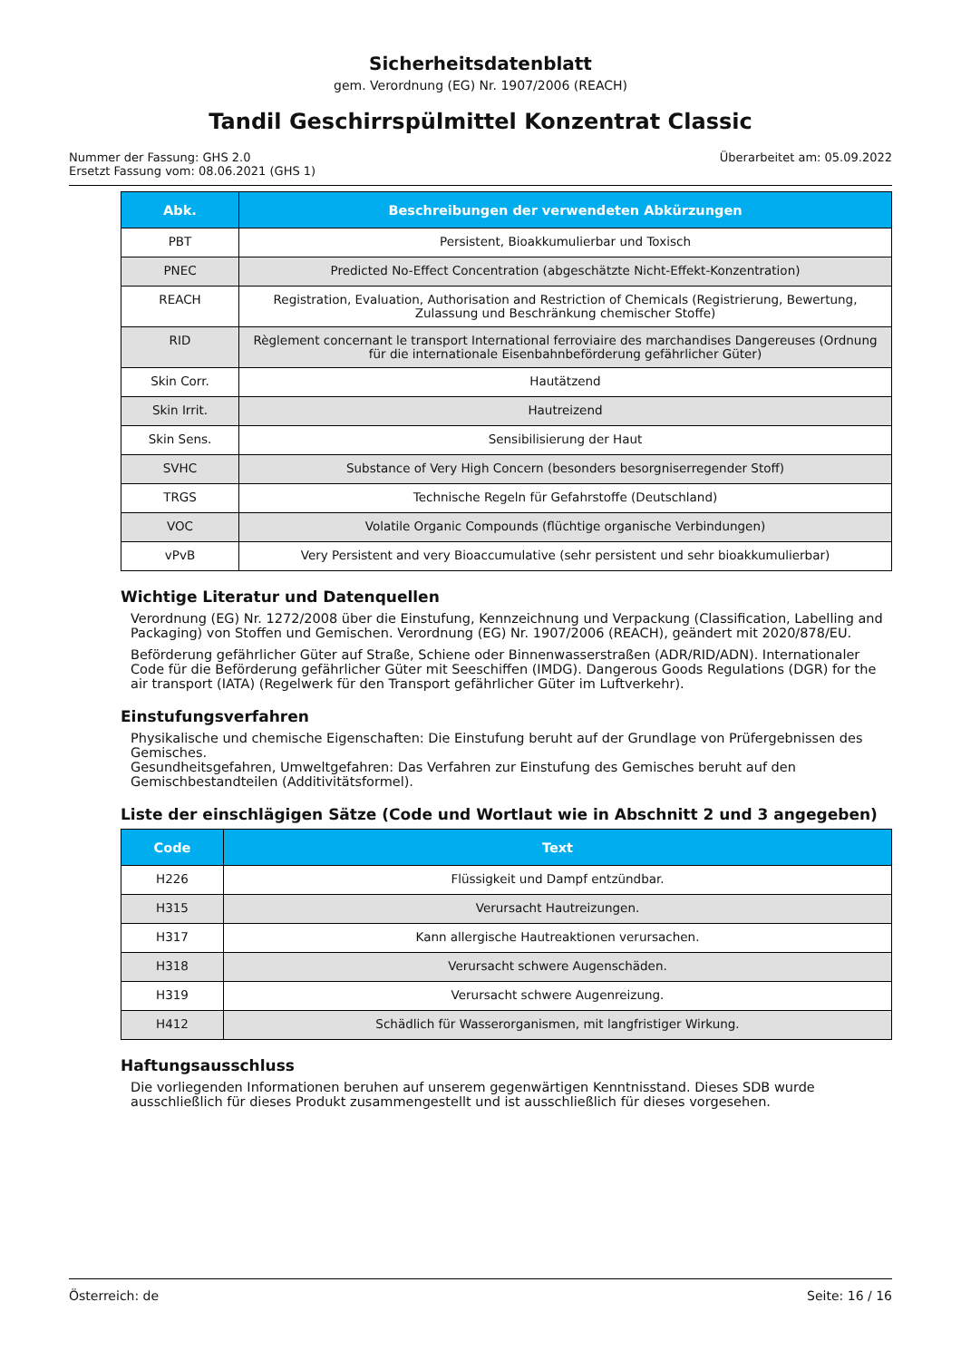Sicherheitsdatenblatt
gem. Verordnung (EG) Nr. 1907/2006 (REACH)
Tandil Geschirrspülmittel Konzentrat Classic
Nummer der Fassung: GHS 2.0
Ersetzt Fassung vom: 08.06.2021 (GHS 1)
Überarbeitet am: 05.09.2022
| Abk. | Beschreibungen der verwendeten Abkürzungen |
| --- | --- |
| PBT | Persistent, Bioakkumulierbar und Toxisch |
| PNEC | Predicted No-Effect Concentration (abgeschätzte Nicht-Effekt-Konzentration) |
| REACH | Registration, Evaluation, Authorisation and Restriction of Chemicals (Registrierung, Bewertung, Zulassung und Beschränkung chemischer Stoffe) |
| RID | Règlement concernant le transport International ferroviaire des marchandises Dangereuses (Ordnung für die internationale Eisenbahnbeförderung gefährlicher Güter) |
| Skin Corr. | Hautätzend |
| Skin Irrit. | Hautreizend |
| Skin Sens. | Sensibilisierung der Haut |
| SVHC | Substance of Very High Concern (besonders besorgniserregender Stoff) |
| TRGS | Technische Regeln für Gefahrstoffe (Deutschland) |
| VOC | Volatile Organic Compounds (flüchtige organische Verbindungen) |
| vPvB | Very Persistent and very Bioaccumulative (sehr persistent und sehr bioakkumulierbar) |
Wichtige Literatur und Datenquellen
Verordnung (EG) Nr. 1272/2008 über die Einstufung, Kennzeichnung und Verpackung (Classification, Labelling and Packaging) von Stoffen und Gemischen. Verordnung (EG) Nr. 1907/2006 (REACH), geändert mit 2020/878/EU.
Beförderung gefährlicher Güter auf Straße, Schiene oder Binnenwasserstraßen (ADR/RID/ADN). Internationaler Code für die Beförderung gefährlicher Güter mit Seeschiffen (IMDG). Dangerous Goods Regulations (DGR) for the air transport (IATA) (Regelwerk für den Transport gefährlicher Güter im Luftverkehr).
Einstufungsverfahren
Physikalische und chemische Eigenschaften: Die Einstufung beruht auf der Grundlage von Prüfergebnissen des Gemisches.
Gesundheitsgefahren, Umweltgefahren: Das Verfahren zur Einstufung des Gemisches beruht auf den Gemischbestandteilen (Additivitätsformel).
Liste der einschlägigen Sätze (Code und Wortlaut wie in Abschnitt 2 und 3 angegeben)
| Code | Text |
| --- | --- |
| H226 | Flüssigkeit und Dampf entzündbar. |
| H315 | Verursacht Hautreizungen. |
| H317 | Kann allergische Hautreaktionen verursachen. |
| H318 | Verursacht schwere Augenschäden. |
| H319 | Verursacht schwere Augenreizung. |
| H412 | Schädlich für Wasserorganismen, mit langfristiger Wirkung. |
Haftungsausschluss
Die vorliegenden Informationen beruhen auf unserem gegenwärtigen Kenntnisstand. Dieses SDB wurde ausschließlich für dieses Produkt zusammengestellt und ist ausschließlich für dieses vorgesehen.
Österreich: de Seite: 16 / 16